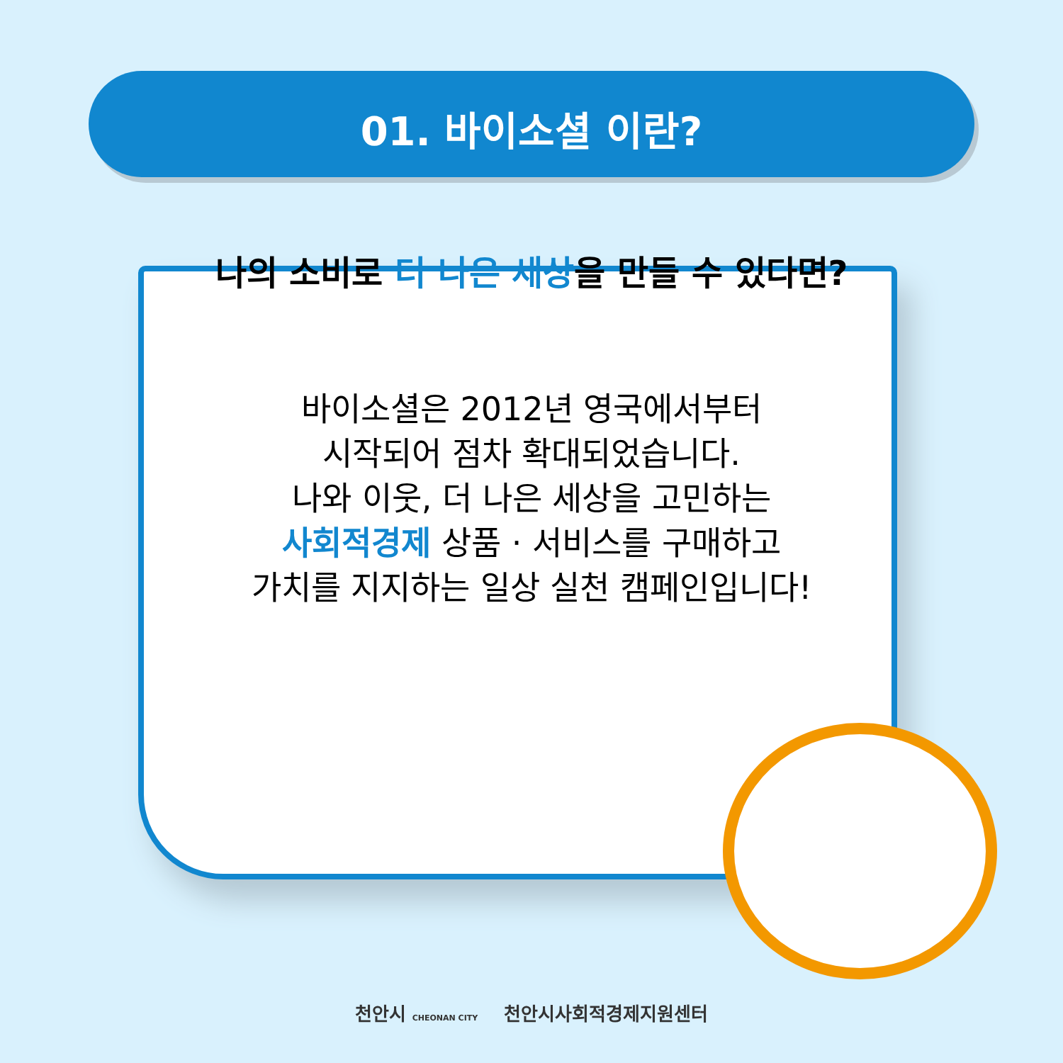01. 바이소셜 이란?
나의 소비로 더 나은 세상을 만들 수 있다면?
바이소셜은 2012년 영국에서부터
시작되어 점차 확대되었습니다.
나와 이웃, 더 나은 세상을 고민하는
사회적경제 상품 · 서비스를 구매하고
가치를 지지하는 일상 실천 캠페인입니다!
천안시 CHEONAN CITY 천안시사회적경제지원센터